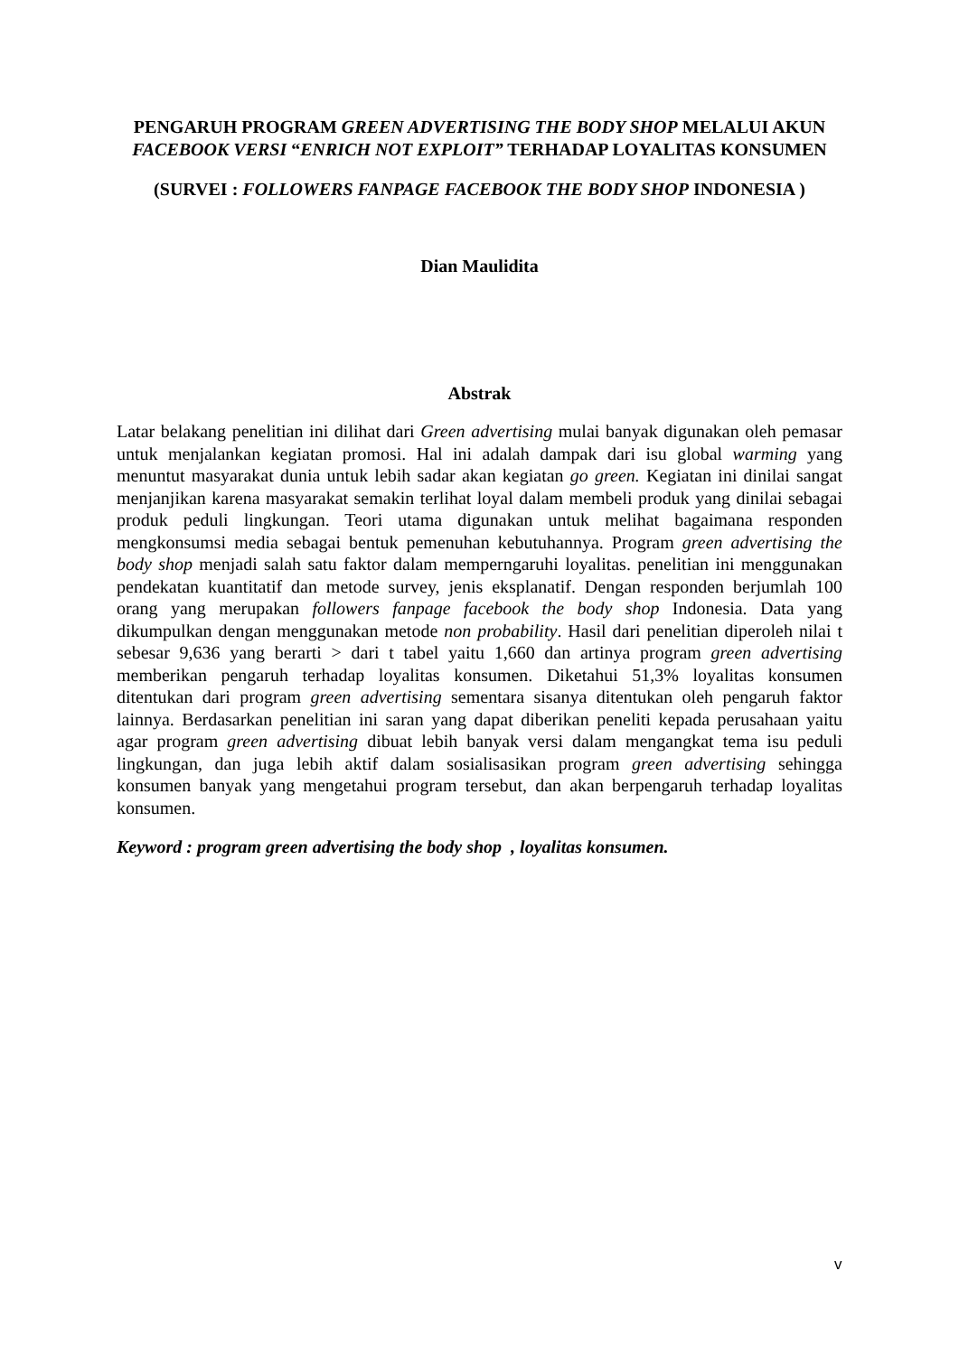PENGARUH PROGRAM GREEN ADVERTISING THE BODY SHOP MELALUI AKUN FACEBOOK VERSI “ENRICH NOT EXPLOIT” TERHADAP LOYALITAS KONSUMEN
(SURVEI : FOLLOWERS FANPAGE FACEBOOK THE BODY SHOP INDONESIA )
Dian Maulidita
Abstrak
Latar belakang penelitian ini dilihat dari Green advertising mulai banyak digunakan oleh pemasar untuk menjalankan kegiatan promosi. Hal ini adalah dampak dari isu global warming yang menuntut masyarakat dunia untuk lebih sadar akan kegiatan go green. Kegiatan ini dinilai sangat menjanjikan karena masyarakat semakin terlihat loyal dalam membeli produk yang dinilai sebagai produk peduli lingkungan. Teori utama digunakan untuk melihat bagaimana responden mengkonsumsi media sebagai bentuk pemenuhan kebutuhannya. Program green advertising the body shop menjadi salah satu faktor dalam memperngaruhi loyalitas. penelitian ini menggunakan pendekatan kuantitatif dan metode survey, jenis eksplanatif. Dengan responden berjumlah 100 orang yang merupakan followers fanpage facebook the body shop Indonesia. Data yang dikumpulkan dengan menggunakan metode non probability. Hasil dari penelitian diperoleh nilai t sebesar 9,636 yang berarti > dari t tabel yaitu 1,660 dan artinya program green advertising memberikan pengaruh terhadap loyalitas konsumen. Diketahui 51,3% loyalitas konsumen ditentukan dari program green advertising sementara sisanya ditentukan oleh pengaruh faktor lainnya. Berdasarkan penelitian ini saran yang dapat diberikan peneliti kepada perusahaan yaitu agar program green advertising dibuat lebih banyak versi dalam mengangkat tema isu peduli lingkungan, dan juga lebih aktif dalam sosialisasikan program green advertising sehingga konsumen banyak yang mengetahui program tersebut, dan akan berpengaruh terhadap loyalitas konsumen.
Keyword : program green advertising the body shop , loyalitas konsumen.
v